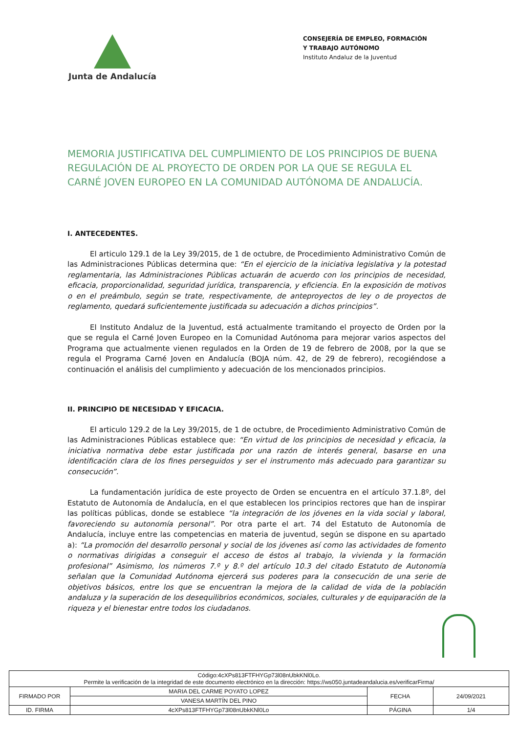Junta de Andalucía
CONSEJERÍA DE EMPLEO, FORMACIÓN Y TRABAJO AUTÓNOMO
Instituto Andaluz de la Juventud
MEMORIA JUSTIFICATIVA DEL CUMPLIMIENTO DE LOS PRINCIPIOS DE BUENA REGULACIÓN DE AL PROYECTO DE ORDEN POR LA QUE SE REGULA EL CARNÉ JOVEN EUROPEO EN LA COMUNIDAD AUTÓNOMA DE ANDALUCÍA.
I. ANTECEDENTES.
El articulo 129.1 de la Ley 39/2015, de 1 de octubre, de Procedimiento Administrativo Común de las Administraciones Públicas determina que: “En el ejercicio de la iniciativa legislativa y la potestad reglamentaria, las Administraciones Públicas actuarán de acuerdo con los principios de necesidad, eficacia, proporcionalidad, seguridad jurídica, transparencia, y eficiencia. En la exposición de motivos o en el preámbulo, según se trate, respectivamente, de anteproyectos de ley o de proyectos de reglamento, quedará suficientemente justificada su adecuación a dichos principios”.
El Instituto Andaluz de la Juventud, está actualmente tramitando el proyecto de Orden por la que se regula el Carné Joven Europeo en la Comunidad Autónoma para mejorar varios aspectos del Programa que actualmente vienen regulados en la Orden de 19 de febrero de 2008, por la que se regula el Programa Carné Joven en Andalucía (BOJA núm. 42, de 29 de febrero), recogiéndose a continuación el análisis del cumplimiento y adecuación de los mencionados principios.
II. PRINCIPIO DE NECESIDAD Y EFICACIA.
El articulo 129.2 de la Ley 39/2015, de 1 de octubre, de Procedimiento Administrativo Común de las Administraciones Públicas establece que: “En virtud de los principios de necesidad y eficacia, la iniciativa normativa debe estar justificada por una razón de interés general, basarse en una identificación clara de los fines perseguidos y ser el instrumento más adecuado para garantizar su consecución”.
La fundamentación jurídica de este proyecto de Orden se encuentra en el artículo 37.1.8º, del Estatuto de Autonomía de Andalucía, en el que establecen los principios rectores que han de inspirar las políticas públicas, donde se establece “la integración de los jóvenes en la vida social y laboral, favoreciendo su autonomía personal”. Por otra parte el art. 74 del Estatuto de Autonomía de Andalucía, incluye entre las competencias en materia de juventud, según se dispone en su apartado a): “La promoción del desarrollo personal y social de los jóvenes así como las actividades de fomento o normativas dirigidas a conseguir el acceso de éstos al trabajo, la vivienda y la formación profesional” Asimismo, los números 7.º y 8.º del artículo 10.3 del citado Estatuto de Autonomía señalan que la Comunidad Autónoma ejercerá sus poderes para la consecución de una serie de objetivos básicos, entre los que se encuentran la mejora de la calidad de vida de la población andaluza y la superación de los desequilibrios económicos, sociales, culturales y de equiparación de la riqueza y el bienestar entre todos los ciudadanos.
| Código:4cXPs813FTFHYGp73l08nUbkKNl0Lo. Permite la verificación de la integridad de este documento electrónico en la dirección: https://ws050.juntadeandalucia.es/verificarFirma/ | | | |
| FIRMADO POR | MARIA DEL CARME POYATO LOPEZ | FECHA | 24/09/2021 |
| | VANESA MARTÍN DEL PINO | | |
| ID. FIRMA | 4cXPs813FTFHYGp73l08nUbkKNl0Lo | PÁGINA | 1/4 |